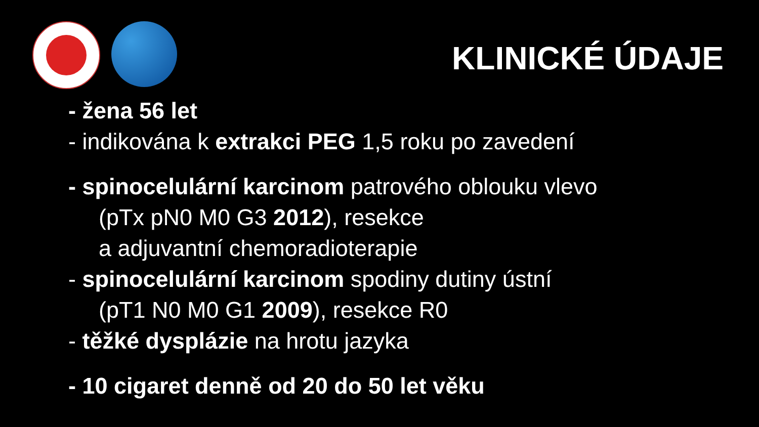KLINICKÉ ÚDAJE
- žena 56 let
- indikována k extrakci PEG 1,5 roku po zavedení
- spinocelulární karcinom patrového oblouku vlevo
(pTx pN0 M0 G3 2012), resekce
a adjuvantní chemoradioterapie
- spinocelulární karcinom spodiny dutiny ústní
(pT1 N0 M0 G1 2009), resekce R0
- těžké dysplázie na hrotu jazyka
- 10 cigaret denně od 20 do 50 let věku